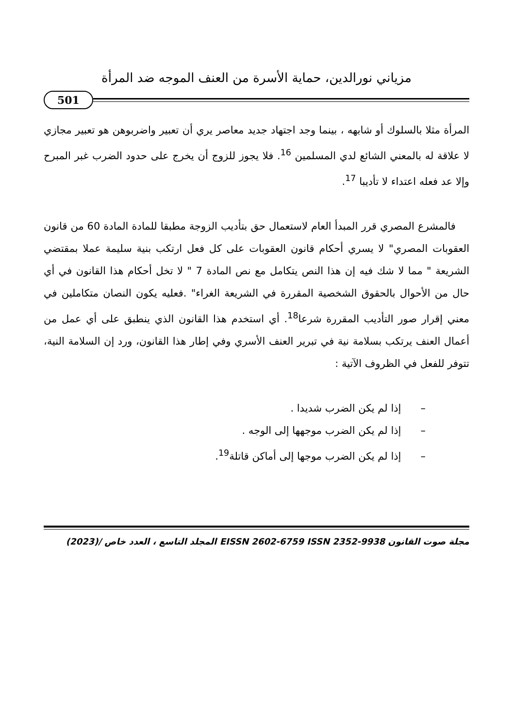مزياني نورالدين، حماية الأسرة من العنف الموجه ضد المرأة
501
المرأة مثلا بالسلوك أو شابهه ، بينما وجد اجتهاد جديد معاصر يري أن تعبير واضربوهن هو تعبير مجازي لا علاقة له بالمعني الشائع لدي المسلمين <sup>16</sup>. فلا يجوز للزوج أن يخرج على حدود الضرب غبر المبرح وإلا عد فعله اعتداء لا تأديبا <sup>17</sup>.
فالمشرع المصري قرر المبدأ العام لاستعمال حق بتأديب الزوجة مطبقا للمادة المادة 60 من قانون العقوبات المصري" لا يسري أحكام قانون العقوبات على كل فعل ارتكب بنية سليمة عملا بمقتضي الشريعة " مما لا شك فيه إن هذا النص يتكامل مع نص المادة 7 " لا تخل أحكام هذا القانون في أي حال من الأحوال بالحقوق الشخصية المقررة في الشريعة الغراء" .فعليه يكون النصان متكاملين في معني إقرار صور التأديب المقررة شرعا<sup>18</sup>. أي استخدم هذا القانون الذي ينطبق على أي عمل من أعمال العنف يرتكب بسلامة نية في تبرير العنف الأسري وفي إطار هذا القانون، ورد إن السلامة النية، تتوفر للفعل في الظروف الآتية :
– إذا لم يكن الضرب شديدا .
– إذا لم يكن الضرب موجهها إلى الوجه .
– إذا لم يكن الضرب موجها إلى أماكن قاتلة<sup>19</sup>.
مجلة صوت القانون EISSN 2602-6759 ISSN 2352-9938 المجلد التاسع ، العدد خاص /(2023)